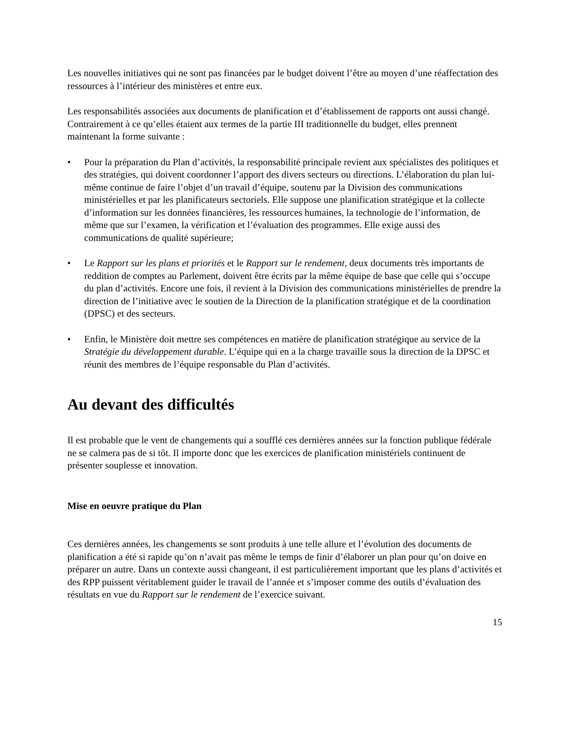Les nouvelles initiatives qui ne sont pas financées par le budget doivent l’être au moyen d’une réaffectation des ressources à l’intérieur des ministères et entre eux.
Les responsabilités associées aux documents de planification et d’établissement de rapports ont aussi changé. Contrairement à ce qu’elles étaient aux termes de la partie III traditionnelle du budget, elles prennent maintenant la forme suivante :
• Pour la préparation du Plan d’activités, la responsabilité principale revient aux spécialistes des politiques et des stratégies, qui doivent coordonner l’apport des divers secteurs ou directions. L’élaboration du plan lui-même continue de faire l’objet d’un travail d’équipe, soutenu par la Division des communications ministérielles et par les planificateurs sectoriels. Elle suppose une planification stratégique et la collecte d’information sur les données financières, les ressources humaines, la technologie de l’information, de même que sur l’examen, la vérification et l’évaluation des programmes. Elle exige aussi des communications de qualité supérieure;
• Le Rapport sur les plans et priorités et le Rapport sur le rendement, deux documents très importants de reddition de comptes au Parlement, doivent être écrits par la même équipe de base que celle qui s’occupe du plan d’activités. Encore une fois, il revient à la Division des communications ministérielles de prendre la direction de l’initiative avec le soutien de la Direction de la planification stratégique et de la coordination (DPSC) et des secteurs.
• Enfin, le Ministère doit mettre ses compétences en matière de planification stratégique au service de la Stratégie du développement durable. L’équipe qui en a la charge travaille sous la direction de la DPSC et réunit des membres de l’équipe responsable du Plan d’activités.
Au devant des difficultés
Il est probable que le vent de changements qui a soufflé ces dernières années sur la fonction publique fédérale ne se calmera pas de si tôt. Il importe donc que les exercices de planification ministériels continuent de présenter souplesse et innovation.
Mise en oeuvre pratique du Plan
Ces dernières années, les changements se sont produits à une telle allure et l’évolution des documents de planification a été si rapide qu’on n’avait pas même le temps de finir d’élaborer un plan pour qu’on doive en préparer un autre. Dans un contexte aussi changeant, il est particulièrement important que les plans d’activités et des RPP puissent véritablement guider le travail de l’année et s’imposer comme des outils d’évaluation des résultats en vue du Rapport sur le rendement de l’exercice suivant.
15